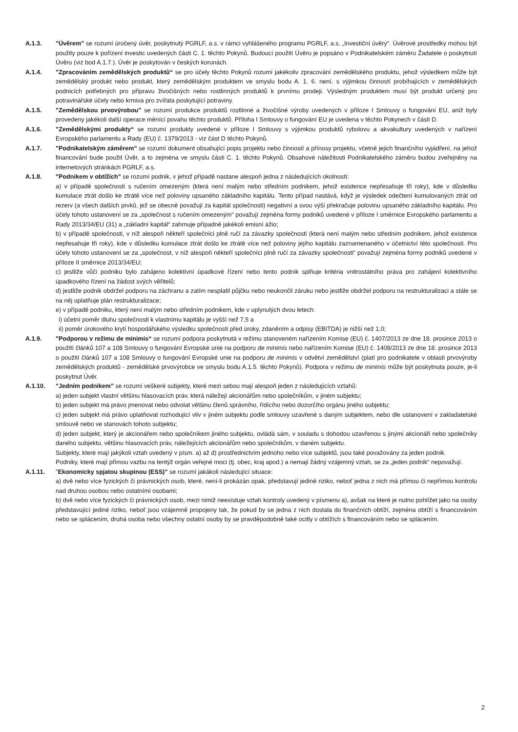A.1.3. "Úvěrem" se rozumí úročený úvěr, poskytnutý PGRLF, a.s. v rámci vyhlášeného programu PGRLF, a.s. „Investiční úvěry“. Úvěrové prostředky mohou být použity pouze k pořízení investic uvedených části C. 1. těchto Pokynů. Budoucí použití Úvěru je popsáno v Podnikatelském záměru Žadatele o poskytnutí Úvěru (viz bod A.1.7.). Úvěr je poskytován v českých korunách.
A.1.4. "Zpracováním zemědělských produktů“ se pro účely těchto Pokynů rozumí jakékoliv zpracování zemědělského produktu, jehož výsledkem může být zemědělský produkt nebo produkt, který zemědělským produktem ve smyslu bodu A. 1. 6. není, s výjimkou činností probíhajících v zemědělských podnicích potřebných pro přípravu živočišných nebo rostlinných produktů k prvnímu prodeji. Výsledným produktem musí být produkt určený pro potravinářské účely nebo krmiva pro zvířata poskytující potraviny.
A.1.5. "Zemědělskou prvovýrobou" se rozumí produkce produktů rostlinné a živočišné výroby uvedených v příloze I Smlouvy o fungování EU, aniž byly provedeny jakékoli další operace měnící povahu těchto produktů. Příloha I Smlouvy o fungování EU je uvedena v těchto Pokynech v části D.
A.1.6. "Zemědělskými produkty“ se rozumí produkty uvedené v příloze I Smlouvy s výjimkou produktů rybolovu a akvakultury uvedených v nařízení Evropského parlamentu a Rady (EU) č. 1379/2013 - viz část D těchto Pokynů.
A.1.7. "Podnikatelským záměrem" se rozumí dokument obsahující popis projektu nebo činností a přínosy projektu, včetně jejich finančního vyjádření, na jehož financování bude použit Úvěr, a to zejména ve smyslu části C. 1. těchto Pokynů. Obsahové náležitosti Podnikatelského záměru budou zveřejněny na internetových stránkách PGRLF, a.s.
A.1.8. "Podnikem v obtížích" se rozumí podnik, v jehož případě nastane alespoň jedna z následujících okolností:
a) v případě společnosti s ručením omezeným (která není malým nebo středním podnikem, jehož existence nepřesahuje tři roky), kde v důsledku kumulace ztrát došlo ke ztrátě více než poloviny upsaného základního kapitálu. Tento případ nastává, když je výsledek odečtení kumulovaných ztrát od rezerv (a všech dalších prvků, jež se obecně považují za kapitál společnosti) negativní a svou výší překračuje polovinu upsaného základního kapitálu. Pro účely tohoto ustanovení se za „společnost s ručením omezeným“ považují zejména formy podniků uvedené v příloze I směrnice Evropského parlamentu a Rady 2013/34/EU (31) a „základní kapitál“ zahrnuje případně jakékoli emisní ážio;
b) v případě společnosti, v níž alespoň někteří společníci plně ručí za závazky společnosti (která není malým nebo středním podnikem, jehož existence nepřesahuje tři roky), kde v důsledku kumulace ztrát došlo ke ztrátě více než poloviny jejího kapitálu zaznamenaného v účetnictví této společnosti. Pro účely tohoto ustanovení se za „společnost, v níž alespoň někteří společníci plně ručí za závazky společnosti“ považují zejména formy podniků uvedené v příloze II směrnice 2013/34/EU;
c) jestliže vůči podniku bylo zahájeno kolektivní úpadkové řízení nebo tento podnik splňuje kritéria vnitrostátního práva pro zahájení kolektivního úpadkového řízení na žádost svých věřitelů;
d) jestliže podnik obdržel podporu na záchranu a zatím nesplatil půjčku nebo neukončil záruku nebo jestliže obdržel podporu na restrukturalizaci a stále se na něj uplatňuje plán restrukturalizace;
e) v případě podniku, který není malým nebo středním podnikem, kde v uplynulých dvou letech:
i) účetní poměr dluhu společnosti k vlastnímu kapitálu je vyšší než 7,5 a
ii) poměr úrokového krytí hospodářského výsledku společnosti před úroky, zdaněním a odpisy (EBITDA) je nižší než 1,0;
A.1.9. "Podporou v režimu de minimis“ se rozumí podpora poskytnutá v režimu stanoveném nařízením Komise (EU) č. 1407/2013 ze dne 18. prosince 2013 o použití článků 107 a 108 Smlouvy o fungování Evropské unie na podporu de minimis nebo nařízením Komise (EU) č. 1408/2013 ze dne 18. prosince 2013 o použití článků 107 a 108 Smlouvy o fungování Evropské unie na podporu de minimis v odvětví zemědělství (platí pro podnikatele v oblasti prvovýroby zemědělských produktů - zemědělské prvovýrobce ve smyslu bodu A.1.5. těchto Pokynů). Podpora v režimu de minimis může být poskytnuta pouze, je-li poskytnut Úvěr.
A.1.10. "Jedním podnikem" se rozumí veškeré subjekty, které mezi sebou mají alespoň jeden z následujících vztahů:
a) jeden subjekt vlastní většinu hlasovacích práv, která náležejí akcionářům nebo společníkům, v jiném subjektu;
b) jeden subjekt má právo jmenovat nebo odvolat většinu členů správního, řídícího nebo dozorčího orgánu jiného subjektu;
c) jeden subjekt má právo uplatňovat rozhodující vliv v jiném subjektu podle smlouvy uzavřené s daným subjektem, nebo dle ustanovení v zakladatelské smlouvě nebo ve stanovách tohoto subjektu;
d) jeden subjekt, který je akcionářem nebo společníkem jiného subjektu, ovládá sám, v souladu s dohodou uzavřenou s jinými akcionáři nebo společníky daného subjektu, většinu hlasovacích práv, náležejících akcionářům nebo společníkům, v daném subjektu.
Subjekty, které mají jakýkoli vztah uvedený v písm. a) až d) prostřednictvím jednoho nebo více subjektů, jsou také považovány za jeden podnik.
Podniky, které mají přímou vazbu na tentýž orgán veřejné moci (tj. obec, kraj apod.) a nemají žádný vzájemný vztah, se za „jeden podnik“ nepovažují.
A.1.11. "Ekonomicky spjatou skupinou (ESS)" se rozumí jakákoli následující situace:
a) dvě nebo více fyzických či právnických osob, které, není-li prokázán opak, představují jediné riziko, neboť jedna z nich má přímou či nepřímou kontrolu nad druhou osobou nebo ostatními osobami;
b) dvě nebo více fyzických či právnických osob, mezi nimiž neexistuje vztah kontroly uvedený v písmenu a), avšak na které je nutno pohlížet jako na osoby představující jediné riziko, neboť jsou vzájemně propojeny tak, že pokud by se jedna z nich dostala do finančních obtíží, zejména obtíží s financováním nebo se splácením, druhá osoba nebo všechny ostatní osoby by se pravděpodobně také ocitly v obtížích s financováním nebo se splácením.
2